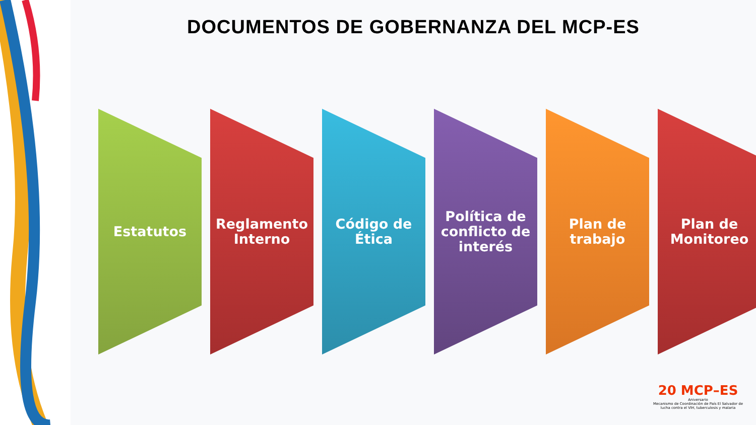DOCUMENTOS DE GOBERNANZA DEL MCP-ES
Estatutos Reglamento
Interno
Código de
Ética
Política de
conflicto de
interés
Plan de
trabajo
Plan de
Monitoreo
20 MCP–ES
Aniversario
Mecanismo de Coordinación de País El Salvador de lucha contra el VIH, tuberculosis y malaria